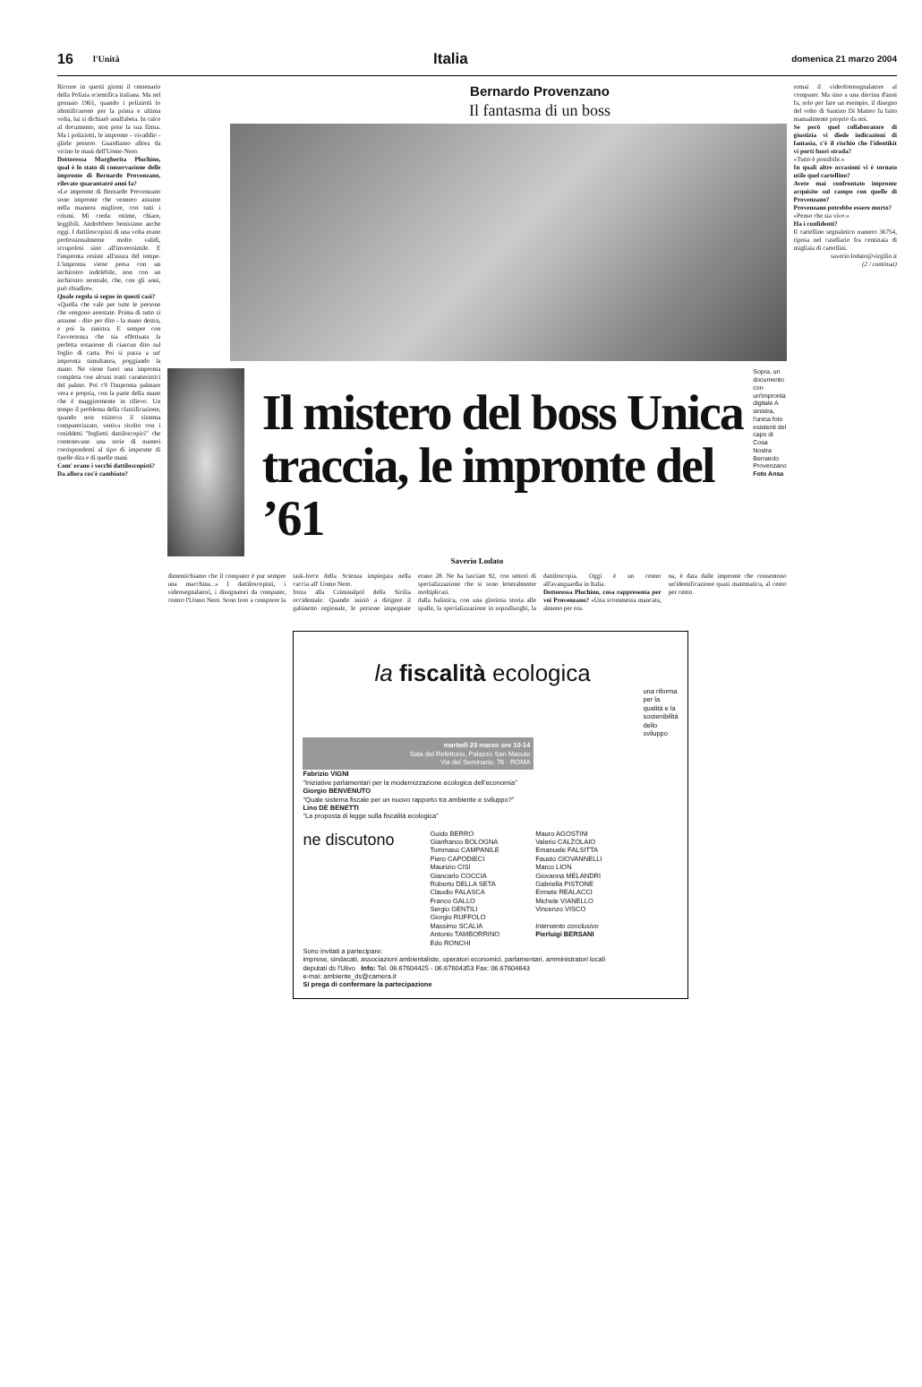16 l'Unità Italia domenica 21 marzo 2004
Ricorre in questi giorni il centenario della Polizia scientifica italiana. Ma nel gennaio 1961, quando i poliziotti lo identificarono per la prima e ultima volta, lui si dichiarò analfabeta. In calce al documento, non pose la sua firma. Ma i poliziotti, le impronte - vivaddio - gliele presero. Guardiamo allora da vicino le mani dell'Uomo Nero.
Dottoressa Margherita Pluchino, qual è lo stato di conservazione delle impronte di Bernardo Provenzano, rilevate quarantatré anni fa?
«Le impronte di Bernardo Provenzano sono impronte che vennero assunte nella maniera migliore, con tutti i crismi. Mi creda: ottime, chiare, leggibili. Andrebbero benissimo anche oggi. I dattiloscopisti di una volta erano professionalmente molto validi, scrupolosi sino all'inverosimile. E l'impronta resiste all'usura del tempo. L'impronta viene presa con un inchiostro indelebile, non con un inchiostro normale, che, con gli anni, può sbiadire».
Quale regola si segue in questi casi?
«Quella che vale per tutte le persone che vengono arrestate. Prima di tutto si assume - dito per dito - la mano destra, e poi la sinistra. E sempre con l'avvertenza che sia effettuata la perfetta rotazione di ciascun dito sul foglio di carta. Poi si passa a un' impronta simultanea, poggiando la mano. Ne viene fuori una impronta completa con alcuni tratti caratteristici del palmo. Poi c'è l'impronta palmare vera e propria, con la parte della mano che è maggiormente in rilievo. Un tempo il problema della classificazione, quando non esisteva il sistema computerizzato, veniva risolto con i cosiddetti "foglietti dattiloscopici" che contenevano una serie di numeri corrispondenti al tipo di impronte di quelle dita e di quelle mani.
Com' erano i vecchi dattiloscopisti?
Da allora cos'è cambiato?
Bernardo Provenzano
Il fantasma di un boss
Il mistero del boss Unica traccia, le impronte del ’61
Sopra, un documento con un'impronta digitale A sinistra, l'unica foto esistenti del capo di Cosa Nostra Bernardo Provenzano Foto Ansa
Saverio Lodato
dimentichiamo che il computer è pur sempre una macchina...» I dattiloscopisti, i videosegnalatori, i disegnatori da computer, contro l'Uomo Nero. Sono loro a comporre la task-force della Scienza impiegata nella caccia all' Uomo Nero.
forza alla Criminalpol della Sicilia occidentale. Quando iniziò a dirigere il gabinetto regionale, le persone impegnate erano 28. Ne ha lasciate 92, con settori di specializzazione che si sono letteralmente moltiplicati.
dalla balistica, con una gloriosa storia alle spalle, la specializzazione in sopralluoghi, la dattiloscopia. Oggi è un centro all'avanguardia in Italia.
Dottoressa Pluchino, cosa rappresenta per voi Provenzano? «Una scommessa mancata, almeno per ora.
na, è data dalle impronte che consentono un'identificazione quasi matematica, al cento per cento.
la fiscalità ecologica
una riforma per la qualità e la sostenibilità dello sviluppo
martedì 23 marzo ore 10-14
Sala del Refettorio, Palazzo San Macuto
Via del Seminario, 76 - ROMA
Fabrizio VIGNI
“Iniziative parlamentari per la modernizzazione ecologica dell’economia”
Giorgio BENVENUTO
“Quale sistema fiscale per un nuovo rapporto tra ambiente e sviluppo?”
Lino DE BENETTI
“La proposta di legge sulla fiscalità ecologica”
ne discutono
Guido BERRO
Gianfranco BOLOGNA
Tommaso CAMPANILE
Piero CAPODIECI
Maurizio CISI
Giancarlo COCCIA
Roberto DELLA SETA
Claudio FALASCA
Franco GALLO
Sergio GENTILI
Giorgio RUFFOLO
Massimo SCALIA
Antonio TAMBORRINO
Edo RONCHI
Mauro AGOSTINI
Valerio CALZOLAIO
Emanuele FALSITTA
Fausto GIOVANNELLI
Marco LION
Giovanna MELANDRI
Gabriella PISTONE
Ermete REALACCI
Michele VIANELLO
Vincenzo VISCO
Intervento conclusivo
Pierluigi BERSANI
Sono invitati a partecipare:
imprese, sindacati, associazioni ambientaliste, operatori economici, parlamentari, amministratori locali
deputati ds l'Ulivo Info: Tel. 06.67604425 - 06.67604353 Fax: 06.67604643
e-mai: ambiente_ds@camera.it
Si prega di confermare la partecipazione
ormai il videofotosegnalatore al computer. Ma sino a una diecina d'anni fa, solo per fare un esempio, il disegno del volto di Santino Di Matteo fu fatto manualmente proprio da noi.
Se però quel collaboratore di giustizia vi diede indicazioni di fantasia, c'è il rischio che l'identikit vi porti fuori strada?
«Tutto è possibile.»
In quali altre occasioni vi è tornato utile quel cartellino?
Avete mai confrontato impronte acquisite sul campo con quelle di Provenzano?
Provenzano potrebbe essere morto?
«Penso che sia vivo.»
Ha i confidenti?
Il cartellino segnaletico numero 36754, riposa nel casellario fra centinaia di migliaia di cartellini.
saverio.lodato@virgilio.it
(2 / continua)